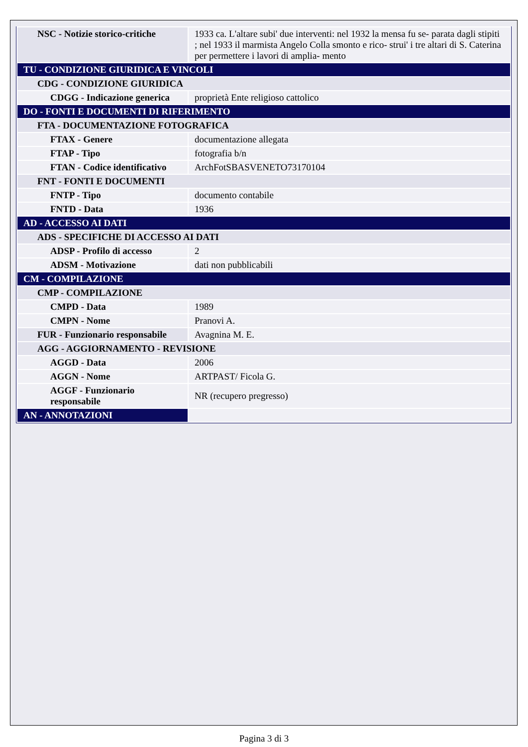| NSC - Notizie storico-critiche | 1933 ca. L'altare subi' due interventi: nel 1932 la mensa fu se- parata dagli stipiti ; nel 1933 il marmista Angelo Colla smonto e rico- strui' i tre altari di S. Caterina per permettere i lavori di amplia- mento |
| TU - CONDIZIONE GIURIDICA E VINCOLI | |
| CDG - CONDIZIONE GIURIDICA | |
| CDGG - Indicazione generica | proprietà Ente religioso cattolico |
| DO - FONTI E DOCUMENTI DI RIFERIMENTO | |
| FTA - DOCUMENTAZIONE FOTOGRAFICA | |
| FTAX - Genere | documentazione allegata |
| FTAP - Tipo | fotografia b/n |
| FTAN - Codice identificativo | ArchFotSBASVENETO73170104 |
| FNT - FONTI E DOCUMENTI | |
| FNTP - Tipo | documento contabile |
| FNTD - Data | 1936 |
| AD - ACCESSO AI DATI | |
| ADS - SPECIFICHE DI ACCESSO AI DATI | |
| ADSP - Profilo di accesso | 2 |
| ADSM - Motivazione | dati non pubblicabili |
| CM - COMPILAZIONE | |
| CMP - COMPILAZIONE | |
| CMPD - Data | 1989 |
| CMPN - Nome | Pranovi A. |
| FUR - Funzionario responsabile | Avagnina M. E. |
| AGG - AGGIORNAMENTO - REVISIONE | |
| AGGD - Data | 2006 |
| AGGN - Nome | ARTPAST/ Ficola G. |
| AGGF - Funzionario responsabile | NR (recupero pregresso) |
| AN - ANNOTAZIONI | |
Pagina 3 di 3